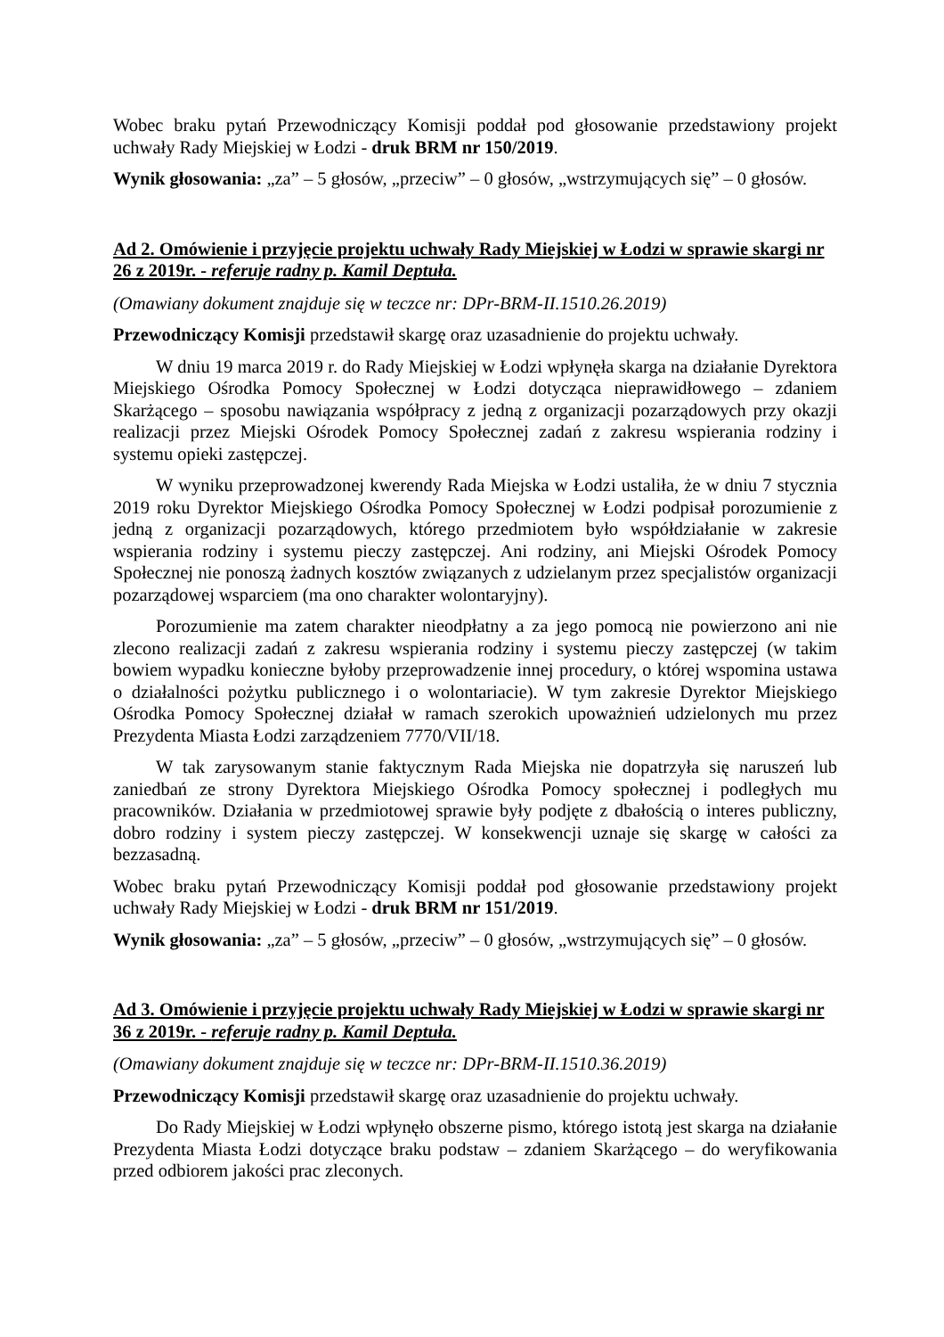Wobec braku pytań Przewodniczący Komisji poddał pod głosowanie przedstawiony projekt uchwały Rady Miejskiej w Łodzi - druk BRM nr 150/2019.
Wynik głosowania: „za” – 5 głosów, „przeciw” – 0 głosów, „wstrzymujących się” – 0 głosów.
Ad 2. Omówienie i przyjęcie projektu uchwały Rady Miejskiej w Łodzi w sprawie skargi nr 26 z 2019r. - referuje radny p. Kamil Deptuła.
(Omawiany dokument znajduje się w teczce nr: DPr-BRM-II.1510.26.2019)
Przewodniczący Komisji przedstawił skargę oraz uzasadnienie do projektu uchwały.
W dniu 19 marca 2019 r. do Rady Miejskiej w Łodzi wpłynęła skarga na działanie Dyrektora Miejskiego Ośrodka Pomocy Społecznej w Łodzi dotycząca nieprawidłowego – zdaniem Skarżącego – sposobu nawiązania współpracy z jedną z organizacji pozarządowych przy okazji realizacji przez Miejski Ośrodek Pomocy Społecznej zadań z zakresu wspierania rodziny i systemu opieki zastępczej.
W wyniku przeprowadzonej kwerendy Rada Miejska w Łodzi ustaliła, że w dniu 7 stycznia 2019 roku Dyrektor Miejskiego Ośrodka Pomocy Społecznej w Łodzi podpisał porozumienie z jedną z organizacji pozarządowych, którego przedmiotem było współdziałanie w zakresie wspierania rodziny i systemu pieczy zastępczej. Ani rodziny, ani Miejski Ośrodek Pomocy Społecznej nie ponoszą żadnych kosztów związanych z udzielanym przez specjalistów organizacji pozarządowej wsparciem (ma ono charakter wolontaryjny).
Porozumienie ma zatem charakter nieodpłatny a za jego pomocą nie powierzono ani nie zlecono realizacji zadań z zakresu wspierania rodziny i systemu pieczy zastępczej (w takim bowiem wypadku konieczne byłoby przeprowadzenie innej procedury, o której wspomina ustawa o działalności pożytku publicznego i o wolontariacie). W tym zakresie Dyrektor Miejskiego Ośrodka Pomocy Społecznej działał w ramach szerokich upoważnień udzielonych mu przez Prezydenta Miasta Łodzi zarządzeniem 7770/VII/18.
W tak zarysowanym stanie faktycznym Rada Miejska nie dopatrzyła się naruszeń lub zaniedbań ze strony Dyrektora Miejskiego Ośrodka Pomocy społecznej i podległych mu pracowników. Działania w przedmiotowej sprawie były podjęte z dbałością o interes publiczny, dobro rodziny i system pieczy zastępczej. W konsekwencji uznaje się skargę w całości za bezzasadną.
Wobec braku pytań Przewodniczący Komisji poddał pod głosowanie przedstawiony projekt uchwały Rady Miejskiej w Łodzi - druk BRM nr 151/2019.
Wynik głosowania: „za” – 5 głosów, „przeciw” – 0 głosów, „wstrzymujących się” – 0 głosów.
Ad 3. Omówienie i przyjęcie projektu uchwały Rady Miejskiej w Łodzi w sprawie skargi nr 36 z 2019r. - referuje radny p. Kamil Deptuła.
(Omawiany dokument znajduje się w teczce nr: DPr-BRM-II.1510.36.2019)
Przewodniczący Komisji przedstawił skargę oraz uzasadnienie do projektu uchwały.
Do Rady Miejskiej w Łodzi wpłynęło obszerne pismo, którego istotą jest skarga na działanie Prezydenta Miasta Łodzi dotyczące braku podstaw – zdaniem Skarżącego – do weryfikowania przed odbiorem jakości prac zleconych.